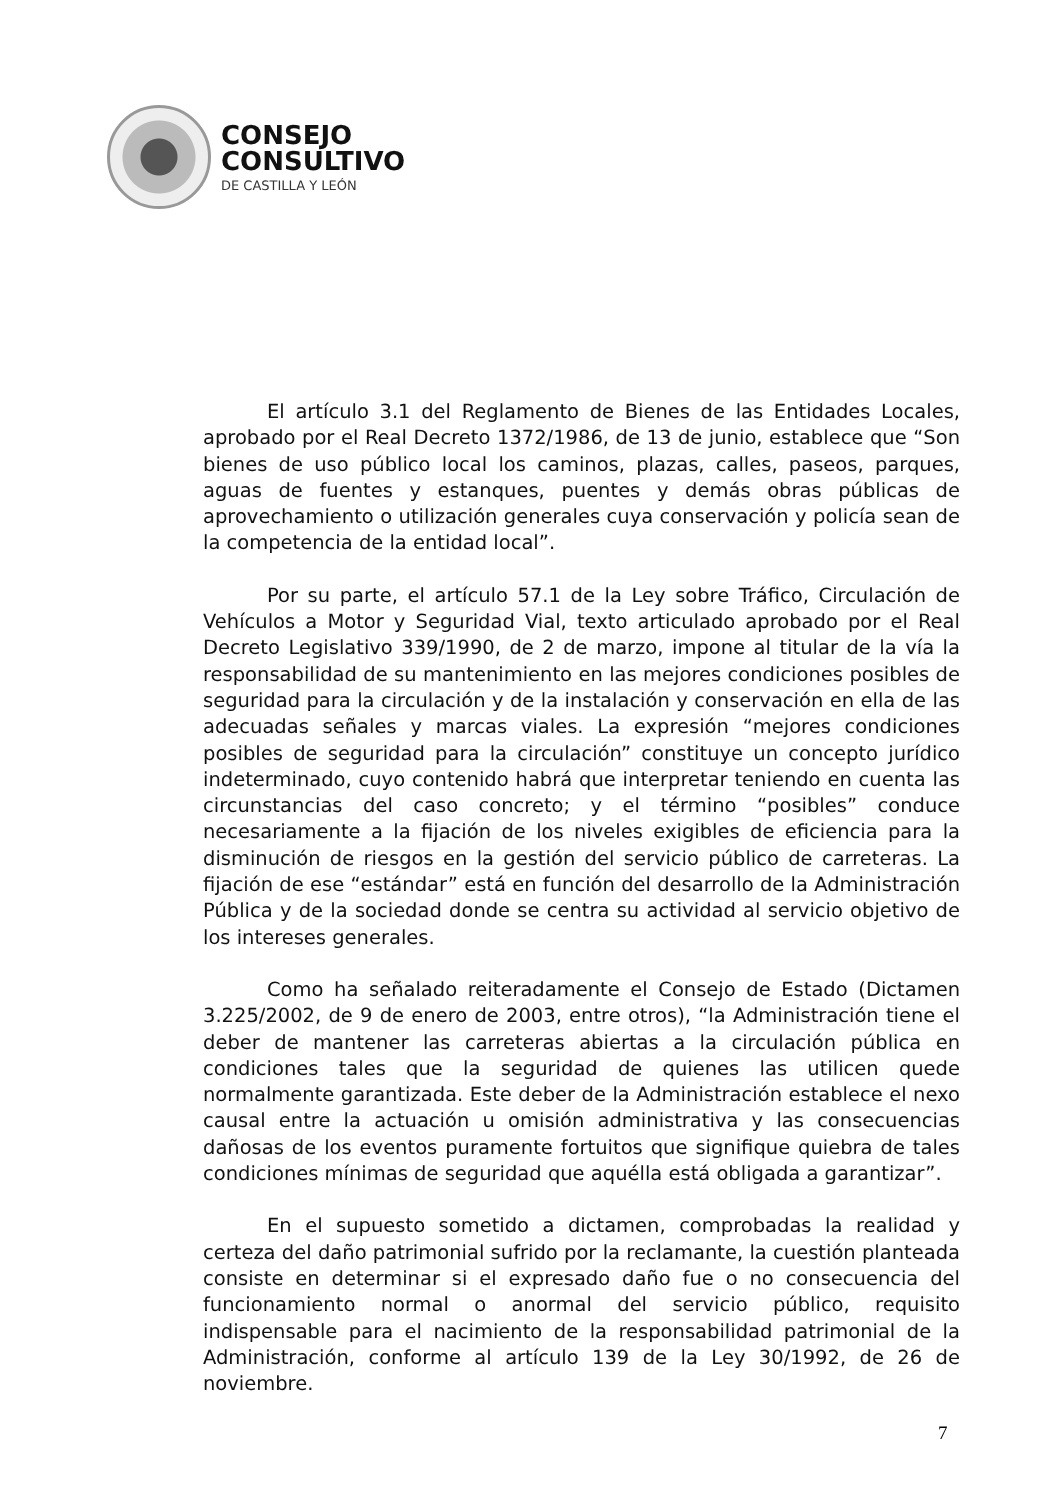CONSEJO
CONSULTIVO
DE CASTILLA Y LEÓN
El artículo 3.1 del Reglamento de Bienes de las Entidades Locales, aprobado por el Real Decreto 1372/1986, de 13 de junio, establece que “Son bienes de uso público local los caminos, plazas, calles, paseos, parques, aguas de fuentes y estanques, puentes y demás obras públicas de aprovechamiento o utilización generales cuya conservación y policía sean de la competencia de la entidad local”.
Por su parte, el artículo 57.1 de la Ley sobre Tráfico, Circulación de Vehículos a Motor y Seguridad Vial, texto articulado aprobado por el Real Decreto Legislativo 339/1990, de 2 de marzo, impone al titular de la vía la responsabilidad de su mantenimiento en las mejores condiciones posibles de seguridad para la circulación y de la instalación y conservación en ella de las adecuadas señales y marcas viales. La expresión “mejores condiciones posibles de seguridad para la circulación” constituye un concepto jurídico indeterminado, cuyo contenido habrá que interpretar teniendo en cuenta las circunstancias del caso concreto; y el término “posibles” conduce necesariamente a la fijación de los niveles exigibles de eficiencia para la disminución de riesgos en la gestión del servicio público de carreteras. La fijación de ese “estándar” está en función del desarrollo de la Administración Pública y de la sociedad donde se centra su actividad al servicio objetivo de los intereses generales.
Como ha señalado reiteradamente el Consejo de Estado (Dictamen 3.225/2002, de 9 de enero de 2003, entre otros), “la Administración tiene el deber de mantener las carreteras abiertas a la circulación pública en condiciones tales que la seguridad de quienes las utilicen quede normalmente garantizada. Este deber de la Administración establece el nexo causal entre la actuación u omisión administrativa y las consecuencias dañosas de los eventos puramente fortuitos que signifique quiebra de tales condiciones mínimas de seguridad que aquélla está obligada a garantizar”.
En el supuesto sometido a dictamen, comprobadas la realidad y certeza del daño patrimonial sufrido por la reclamante, la cuestión planteada consiste en determinar si el expresado daño fue o no consecuencia del funcionamiento normal o anormal del servicio público, requisito indispensable para el nacimiento de la responsabilidad patrimonial de la Administración, conforme al artículo 139 de la Ley 30/1992, de 26 de noviembre.
7